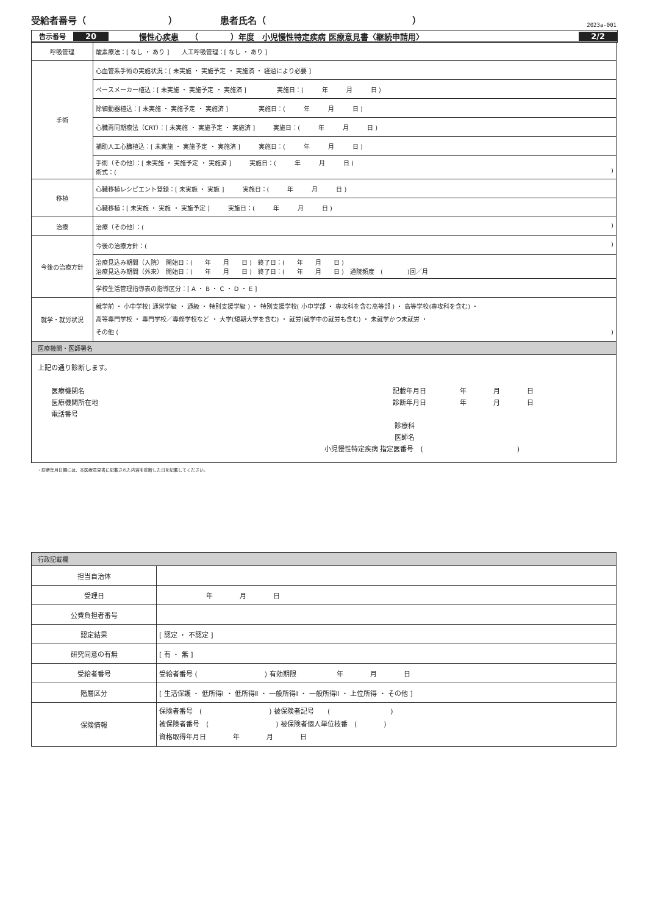受給者番号（　　　　　　　　　） 患者氏名（　　　　　　　　　　　　　　　　）
2023a-001
告示番号 20 慢性心疾患　　（　　　　）年度　小児慢性特定疾病 医療意見書〈継続申請用〉 2/2
| 呼吸管理 | 酸素療法：[ なし ・ あり ] 人工呼吸管理：[ なし ・ あり ] |
| 手術 | 心血管系手術の実施状況：[ 未実施 ・ 実施予定 ・ 実施済 ・ 経過により必要 ] |
| | ペースメーカー植込：[ 未実施 ・ 実施予定 ・ 実施済 ] 実施日：( 年 月 日 ) |
| | 除細動器植込：[ 未実施 ・ 実施予定 ・ 実施済 ] 実施日：( 年 月 日 ) |
| | 心臓再同期療法（CRT）：[ 未実施 ・ 実施予定 ・ 実施済 ] 実施日：( 年 月 日 ) |
| | 補助人工心臓植込：[ 未実施 ・ 実施予定 ・ 実施済 ] 実施日：( 年 月 日 ) |
| | 手術（その他）：[ 未実施 ・ 実施予定 ・ 実施済 ] 実施日：( 年 月 日 ) 術式：( ) |
| 移植 | 心臓移植レシピエント登録：[ 未実施 ・ 実施 ] 実施日：( 年 月 日 ) |
| | 心臓移植：[ 未実施 ・ 実施 ・ 実施予定 ] 実施日：( 年 月 日 ) |
| 治療 | 治療（その他）：( ) |
| 今後の治療方針 | 今後の治療方針：( ) |
| | 治療見込み期間（入院） 開始日：( 年 月 日 ) 終了日：( 年 月 日 ) 治療見込み期間（外来） 開始日：( 年 月 日 ) 終了日：( 年 月 日 ) 通院頻度 ( )回／月 |
| | 学校生活管理指導表の指導区分：[ A ・ B ・ C ・ D ・ E ] |
| 就学・就労状況 | 就学前 ・ 小中学校( 通常学級 ・ 通級 ・ 特別支援学級 ) ・ 特別支援学校( 小中学部 ・ 専攻科を含む高等部 ) ・ 高等学校(専攻科を含む) ・ 高等専門学校 ・ 専門学校／専修学校など ・ 大学(短期大学を含む) ・ 就労(就学中の就労も含む) ・ 未就学かつ未就労 ・ その他 ( ) |
| 医療機関・医師署名 | |
| 上記の通り診断します。 医療機関名 医療機関所在地 電話番号 記載年月日 年 月 日 診断年月日 年 月 日 診療科 医師名 小児慢性特定疾病 指定医番号 ( ) | |
・診断年月日欄には、本医療意見書に記載された内容を診断した日を記載してください。
| 行政記載欄 | |
| 担当自治体 | |
| 受理日 | 年 月 日 |
| 公費負担者番号 | |
| 認定結果 | [ 認定 ・ 不認定 ] |
| 研究同意の有無 | [ 有 ・ 無 ] |
| 受給者番号 | 受給者番号 ( ) 有効期限 年 月 日 |
| 階層区分 | [ 生活保護 ・ 低所得Ⅰ ・ 低所得Ⅱ ・ 一般所得Ⅰ ・ 一般所得Ⅱ ・ 上位所得 ・ その他 ] |
| 保険情報 | 保険者番号 ( ) 被保険者記号 ( ) 被保険者番号 ( ) 被保険者個人単位枝番 ( ) 資格取得年月日 年 月 日 |